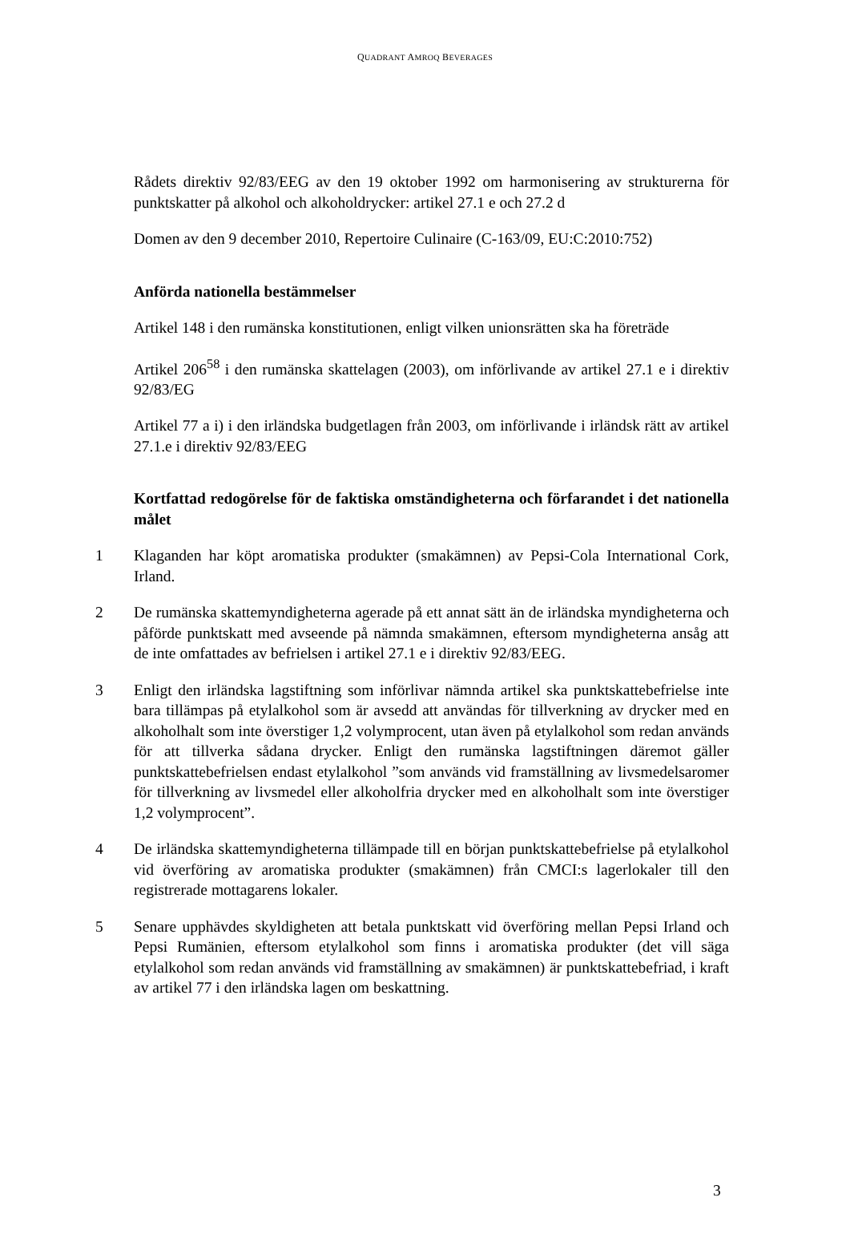QUADRANT AMROQ BEVERAGES
Rådets direktiv 92/83/EEG av den 19 oktober 1992 om harmonisering av strukturerna för punktskatter på alkohol och alkoholdrycker: artikel 27.1 e och 27.2 d
Domen av den 9 december 2010, Repertoire Culinaire (C-163/09, EU:C:2010:752)
Anförda nationella bestämmelser
Artikel 148 i den rumänska konstitutionen, enligt vilken unionsrätten ska ha företräde
Artikel 206<sup>58</sup> i den rumänska skattelagen (2003), om införlivande av artikel 27.1 e i direktiv 92/83/EG
Artikel 77 a i) i den irländska budgetlagen från 2003, om införlivande i irländsk rätt av artikel 27.1.e i direktiv 92/83/EEG
Kortfattad redogörelse för de faktiska omständigheterna och förfarandet i det nationella målet
1 Klaganden har köpt aromatiska produkter (smakämnen) av Pepsi-Cola International Cork, Irland.
2 De rumänska skattemyndigheterna agerade på ett annat sätt än de irländska myndigheterna och påförde punktskatt med avseende på nämnda smakämnen, eftersom myndigheterna ansåg att de inte omfattades av befrielsen i artikel 27.1 e i direktiv 92/83/EEG.
3 Enligt den irländska lagstiftning som införlivar nämnda artikel ska punktskattebefrielse inte bara tillämpas på etylalkohol som är avsedd att användas för tillverkning av drycker med en alkoholhalt som inte överstiger 1,2 volymprocent, utan även på etylalkohol som redan används för att tillverka sådana drycker. Enligt den rumänska lagstiftningen däremot gäller punktskattebefrielsen endast etylalkohol ”som används vid framställning av livsmedelsaromer för tillverkning av livsmedel eller alkoholfria drycker med en alkoholhalt som inte överstiger 1,2 volymprocent”.
4 De irländska skattemyndigheterna tillämpade till en början punktskattebefrielse på etylalkohol vid överföring av aromatiska produkter (smakämnen) från CMCI:s lagerlokaler till den registrerade mottagarens lokaler.
5 Senare upphävdes skyldigheten att betala punktskatt vid överföring mellan Pepsi Irland och Pepsi Rumänien, eftersom etylalkohol som finns i aromatiska produkter (det vill säga etylalkohol som redan används vid framställning av smakämnen) är punktskattebefriad, i kraft av artikel 77 i den irländska lagen om beskattning.
3